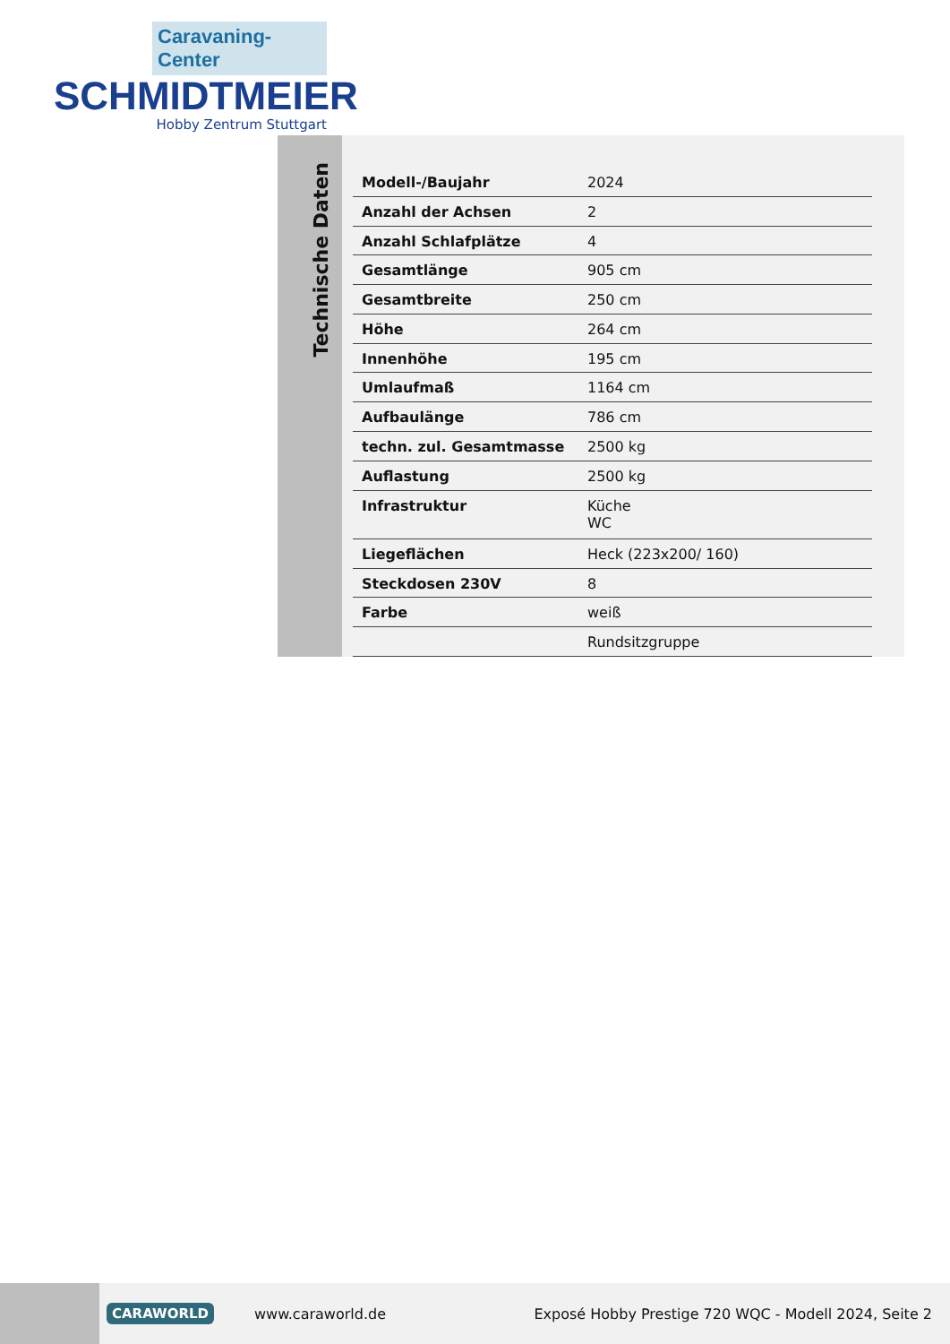Caravaning-Center
SCHMIDTMEIER
Hobby Zentrum Stuttgart
Technische Daten
| Modell-/Baujahr | 2024 |
| Anzahl der Achsen | 2 |
| Anzahl Schlafplätze | 4 |
| Gesamtlänge | 905 cm |
| Gesamtbreite | 250 cm |
| Höhe | 264 cm |
| Innenhöhe | 195 cm |
| Umlaufmaß | 1164 cm |
| Aufbaulänge | 786 cm |
| techn. zul. Gesamtmasse | 2500 kg |
| Auflastung | 2500 kg |
| Infrastruktur | Küche WC |
| Liegeflächen | Heck (223x200/ 160) |
| Steckdosen 230V | 8 |
| Farbe | weiß |
| | Rundsitzgruppe |
CARAWORLD www.caraworld.de Exposé Hobby Prestige 720 WQC - Modell 2024, Seite 2